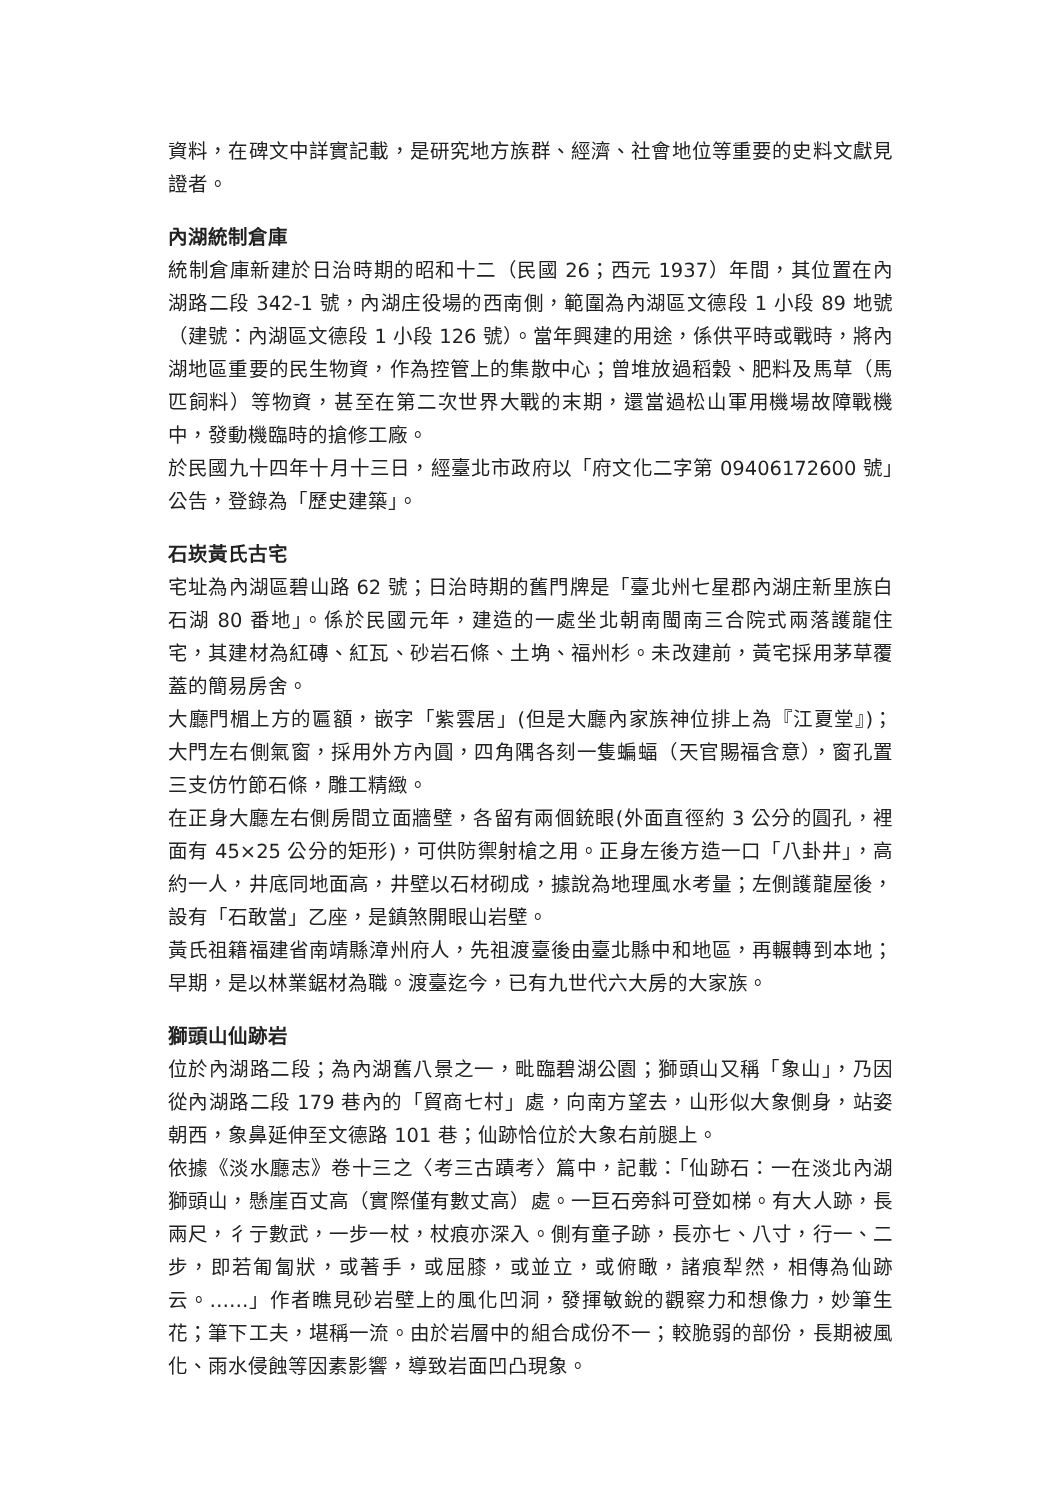資料，在碑文中詳實記載，是研究地方族群、經濟、社會地位等重要的史料文獻見證者。
內湖統制倉庫
統制倉庫新建於日治時期的昭和十二（民國 26；西元 1937）年間，其位置在內湖路二段 342-1 號，內湖庄役場的西南側，範圍為內湖區文德段 1 小段 89 地號（建號：內湖區文德段 1 小段 126 號）。當年興建的用途，係供平時或戰時，將內湖地區重要的民生物資，作為控管上的集散中心；曾堆放過稻穀、肥料及馬草（馬匹飼料）等物資，甚至在第二次世界大戰的末期，還當過松山軍用機場故障戰機中，發動機臨時的搶修工廠。
於民國九十四年十月十三日，經臺北市政府以「府文化二字第 09406172600 號」公告，登錄為「歷史建築」。
石崁黃氏古宅
宅址為內湖區碧山路 62 號；日治時期的舊門牌是「臺北州七星郡內湖庄新里族白石湖 80 番地」。係於民國元年，建造的一處坐北朝南閩南三合院式兩落護龍住宅，其建材為紅磚、紅瓦、砂岩石條、土埆、福州杉。未改建前，黃宅採用茅草覆蓋的簡易房舍。
大廳門楣上方的匾額，嵌字「紫雲居」(但是大廳內家族神位排上為『江夏堂』)；大門左右側氣窗，採用外方內圓，四角隅各刻一隻蝙蝠（天官賜福含意），窗孔置三支仿竹節石條，雕工精緻。
在正身大廳左右側房間立面牆壁，各留有兩個銃眼(外面直徑約 3 公分的圓孔，裡面有 45×25 公分的矩形)，可供防禦射槍之用。正身左後方造一口「八卦井」，高約一人，井底同地面高，井壁以石材砌成，據說為地理風水考量；左側護龍屋後，設有「石敢當」乙座，是鎮煞開眼山岩壁。
黃氏祖籍福建省南靖縣漳州府人，先祖渡臺後由臺北縣中和地區，再輾轉到本地；早期，是以林業鋸材為職。渡臺迄今，已有九世代六大房的大家族。
獅頭山仙跡岩
位於內湖路二段；為內湖舊八景之一，毗臨碧湖公園；獅頭山又稱「象山」，乃因從內湖路二段 179 巷內的「貿商七村」處，向南方望去，山形似大象側身，站姿朝西，象鼻延伸至文德路 101 巷；仙跡恰位於大象右前腿上。
依據《淡水廳志》卷十三之〈考三古蹟考〉篇中，記載：「仙跡石：一在淡北內湖獅頭山，懸崖百丈高（實際僅有數丈高）處。一巨石旁斜可登如梯。有大人跡，長兩尺，彳亍數武，一步一杖，杖痕亦深入。側有童子跡，長亦七、八寸，行一、二步，即若匍匐狀，或著手，或屈膝，或並立，或俯瞰，諸痕犁然，相傳為仙跡云。……」作者瞧見砂岩壁上的風化凹洞，發揮敏銳的觀察力和想像力，妙筆生花；筆下工夫，堪稱一流。由於岩層中的組合成份不一；較脆弱的部份，長期被風化、雨水侵蝕等因素影響，導致岩面凹凸現象。